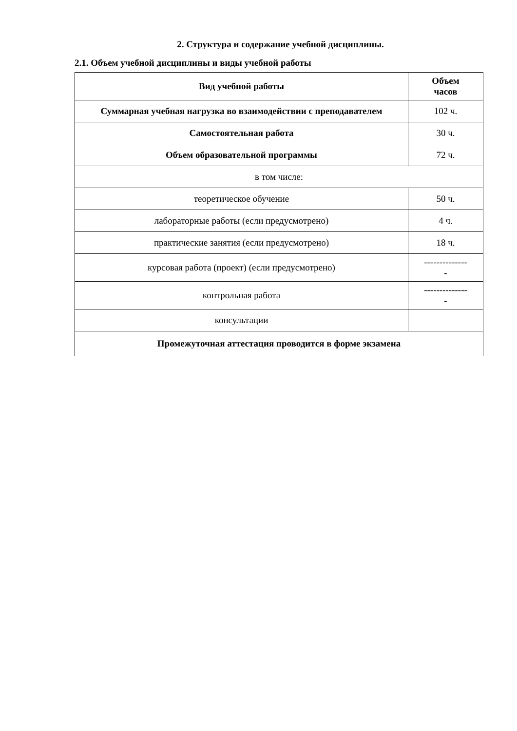2. Структура и содержание учебной дисциплины.
2.1. Объем учебной дисциплины и виды учебной работы
| Вид учебной работы | Объем часов |
| --- | --- |
| Суммарная учебная нагрузка во взаимодействии с преподавателем | 102 ч. |
| Самостоятельная работа | 30 ч. |
| Объем образовательной программы | 72 ч. |
| в том числе: | |
| теоретическое обучение | 50 ч. |
| лабораторные работы (если предусмотрено) | 4 ч. |
| практические занятия (если предусмотрено) | 18 ч. |
| курсовая работа (проект) (если предусмотрено) | -------------- - |
| контрольная работа | -------------- - |
| консультации | |
| Промежуточная аттестация проводится в форме экзамена | |